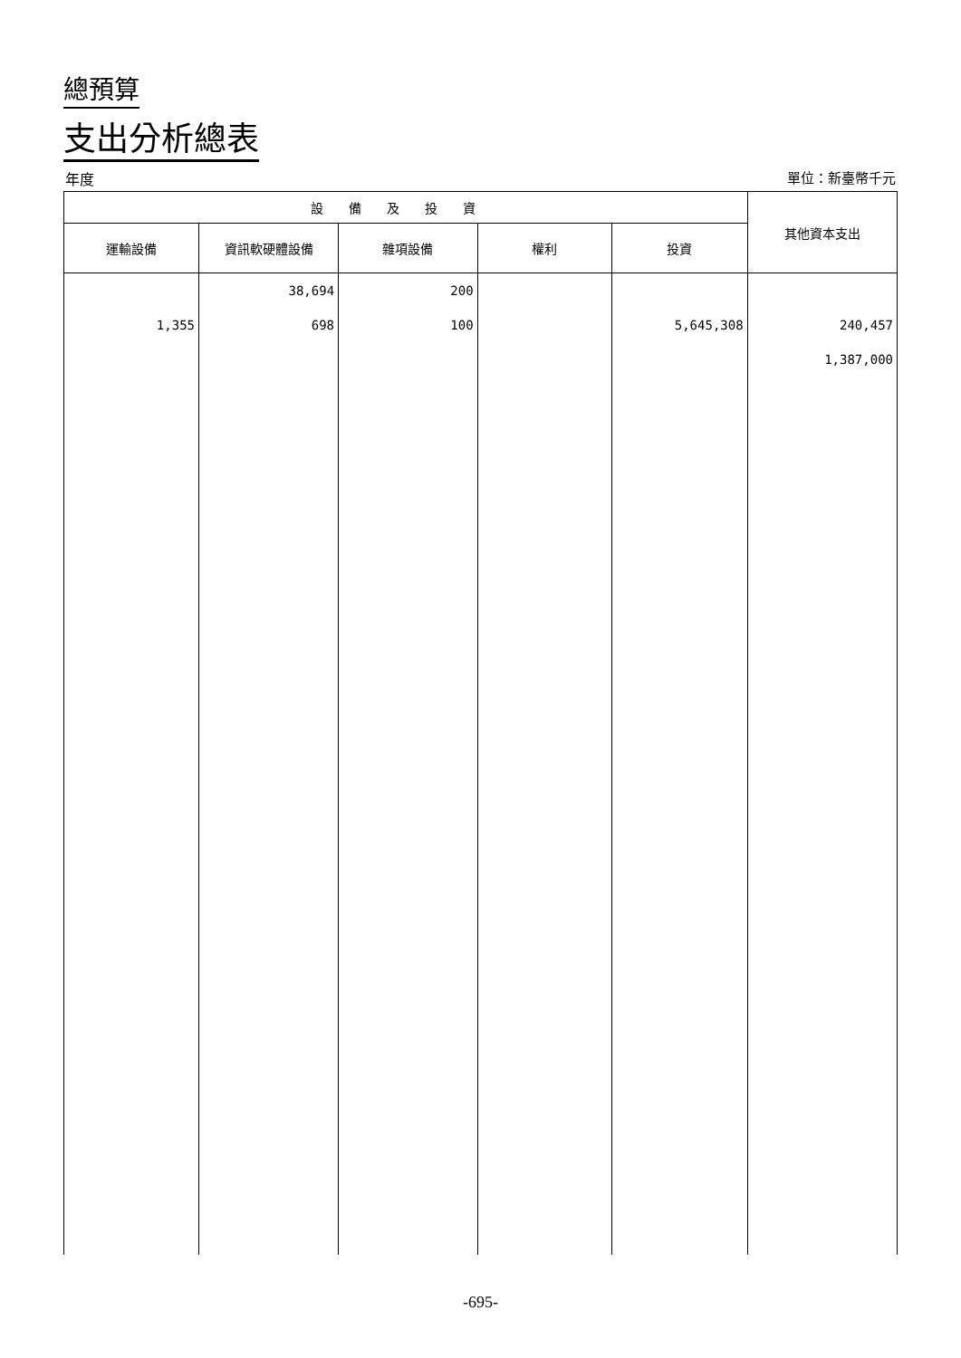總預算
支出分析總表
年度 單位：新臺幣千元
| 設備及投資 | | | | | 其他資本支出 |
| --- | --- | --- | --- | --- | --- |
| 運輸設備 | 資訊軟硬體設備 | 雜項設備 | 權利 | 投資 | |
| 1,355 | 38,694 698 | 200 100 | | 5,645,308 | 240,457 1,387,000 |
-695-